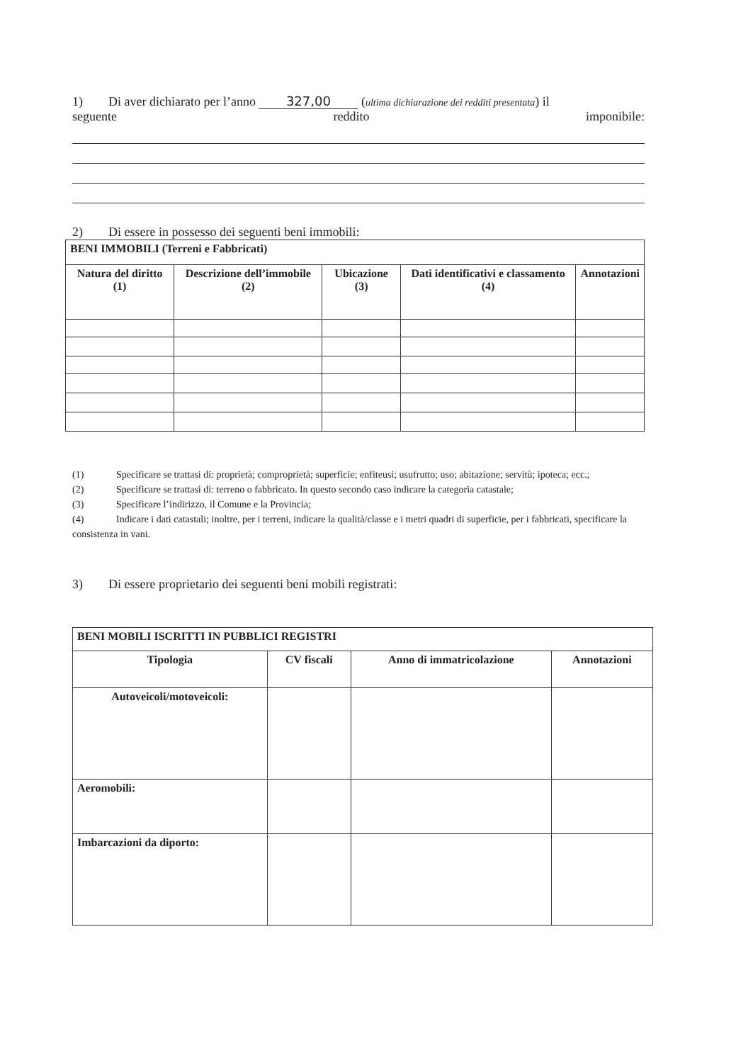1) Di aver dichiarato per l’anno 327,00 (ultima dichiarazione dei redditi presentata) il
seguente reddito imponibile:
2) Di essere in possesso dei seguenti beni immobili:
| BENI IMMOBILI (Terreni e Fabbricati) | | | | |
| --- | --- | --- | --- | --- |
| Natura del diritto (1) | Descrizione dell’immobile (2) | Ubicazione (3) | Dati identificativi e classamento (4) | Annotazioni |
(1) Specificare se trattasi di: proprietà; comproprietà; superficie; enfiteusi; usufrutto; uso; abitazione; servitù; ipoteca; ecc.;
(2) Specificare se trattasi di: terreno o fabbricato. In questo secondo caso indicare la categoria catastale;
(3) Specificare l’indirizzo, il Comune e la Provincia;
(4) Indicare i dati catastali; inoltre, per i terreni, indicare la qualità/classe e i metri quadri di superficie, per i fabbricati, specificare la consistenza in vani.
3) Di essere proprietario dei seguenti beni mobili registrati:
| BENI MOBILI ISCRITTI IN PUBBLICI REGISTRI | | | |
| --- | --- | --- | --- |
| Tipologia | CV fiscali | Anno di immatricolazione | Annotazioni |
| Autoveicoli/motoveicoli: | | | |
| Aeromobili: | | | |
| Imbarcazioni da diporto: | | | |